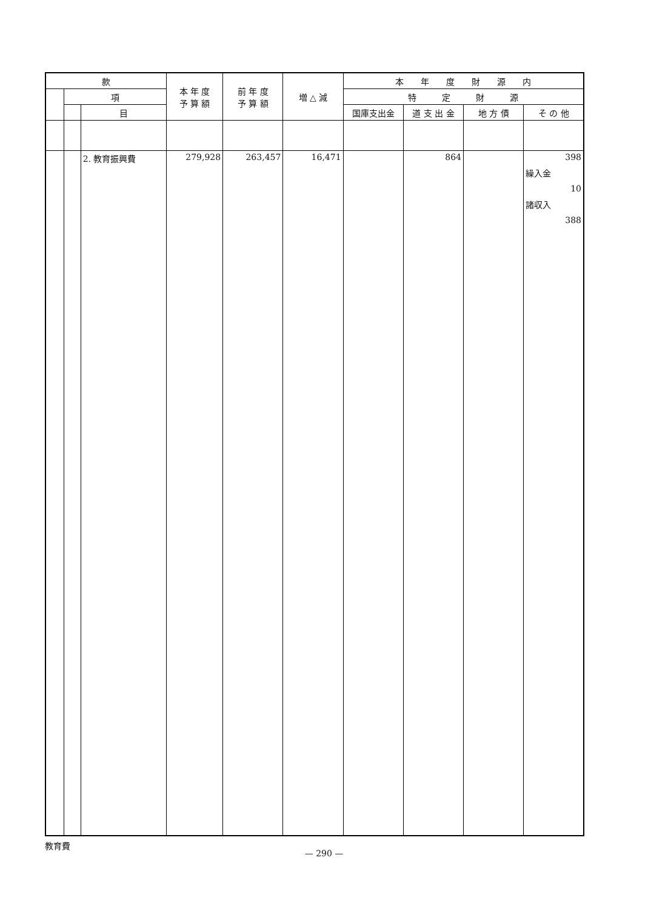| 款 | | | 本 年 度 予 算 額 | 前 年 度 予 算 額 | 増 △ 減 | 本 年 度 財 源 内 | | | |
| --- | --- | --- | --- | --- | --- | --- | --- | --- | --- |
| | 項 | | | | | 特 定 財 源 | | | |
| | | 目 | | | | 国庫支出金 | 道 支 出 金 | 地 方 債 | そ の 他 |
| | | 2. 教育振興費 | 279,928 | 263,457 | 16,471 | | 864 | | 398 繰入金 10 諸収入 388 |
教育費
— 290 —